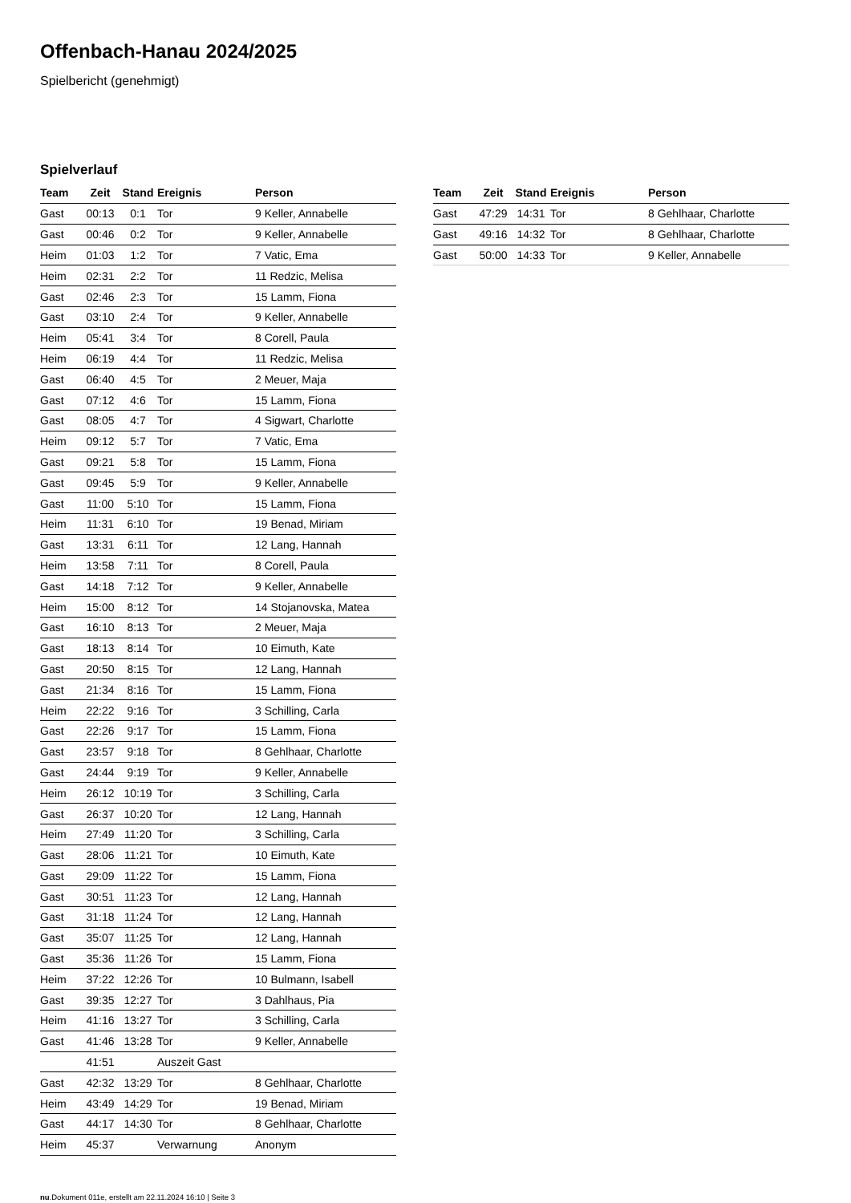Offenbach-Hanau 2024/2025
Spielbericht (genehmigt)
Spielverlauf
| Team | Zeit | Stand | Ereignis | Person |
| --- | --- | --- | --- | --- |
| Gast | 00:13 | 0:1 | Tor | 9 Keller, Annabelle |
| Gast | 00:46 | 0:2 | Tor | 9 Keller, Annabelle |
| Heim | 01:03 | 1:2 | Tor | 7 Vatic, Ema |
| Heim | 02:31 | 2:2 | Tor | 11 Redzic, Melisa |
| Gast | 02:46 | 2:3 | Tor | 15 Lamm, Fiona |
| Gast | 03:10 | 2:4 | Tor | 9 Keller, Annabelle |
| Heim | 05:41 | 3:4 | Tor | 8 Corell, Paula |
| Heim | 06:19 | 4:4 | Tor | 11 Redzic, Melisa |
| Gast | 06:40 | 4:5 | Tor | 2 Meuer, Maja |
| Gast | 07:12 | 4:6 | Tor | 15 Lamm, Fiona |
| Gast | 08:05 | 4:7 | Tor | 4 Sigwart, Charlotte |
| Heim | 09:12 | 5:7 | Tor | 7 Vatic, Ema |
| Gast | 09:21 | 5:8 | Tor | 15 Lamm, Fiona |
| Gast | 09:45 | 5:9 | Tor | 9 Keller, Annabelle |
| Gast | 11:00 | 5:10 | Tor | 15 Lamm, Fiona |
| Heim | 11:31 | 6:10 | Tor | 19 Benad, Miriam |
| Gast | 13:31 | 6:11 | Tor | 12 Lang, Hannah |
| Heim | 13:58 | 7:11 | Tor | 8 Corell, Paula |
| Gast | 14:18 | 7:12 | Tor | 9 Keller, Annabelle |
| Heim | 15:00 | 8:12 | Tor | 14 Stojanovska, Matea |
| Gast | 16:10 | 8:13 | Tor | 2 Meuer, Maja |
| Gast | 18:13 | 8:14 | Tor | 10 Eimuth, Kate |
| Gast | 20:50 | 8:15 | Tor | 12 Lang, Hannah |
| Gast | 21:34 | 8:16 | Tor | 15 Lamm, Fiona |
| Heim | 22:22 | 9:16 | Tor | 3 Schilling, Carla |
| Gast | 22:26 | 9:17 | Tor | 15 Lamm, Fiona |
| Gast | 23:57 | 9:18 | Tor | 8 Gehlhaar, Charlotte |
| Gast | 24:44 | 9:19 | Tor | 9 Keller, Annabelle |
| Heim | 26:12 | 10:19 | Tor | 3 Schilling, Carla |
| Gast | 26:37 | 10:20 | Tor | 12 Lang, Hannah |
| Heim | 27:49 | 11:20 | Tor | 3 Schilling, Carla |
| Gast | 28:06 | 11:21 | Tor | 10 Eimuth, Kate |
| Gast | 29:09 | 11:22 | Tor | 15 Lamm, Fiona |
| Gast | 30:51 | 11:23 | Tor | 12 Lang, Hannah |
| Gast | 31:18 | 11:24 | Tor | 12 Lang, Hannah |
| Gast | 35:07 | 11:25 | Tor | 12 Lang, Hannah |
| Gast | 35:36 | 11:26 | Tor | 15 Lamm, Fiona |
| Heim | 37:22 | 12:26 | Tor | 10 Bulmann, Isabell |
| Gast | 39:35 | 12:27 | Tor | 3 Dahlhaus, Pia |
| Heim | 41:16 | 13:27 | Tor | 3 Schilling, Carla |
| Gast | 41:46 | 13:28 | Tor | 9 Keller, Annabelle |
| | 41:51 | | Auszeit Gast | |
| Gast | 42:32 | 13:29 | Tor | 8 Gehlhaar, Charlotte |
| Heim | 43:49 | 14:29 | Tor | 19 Benad, Miriam |
| Gast | 44:17 | 14:30 | Tor | 8 Gehlhaar, Charlotte |
| Heim | 45:37 | | Verwarnung | Anonym |
| Team | Zeit | Stand | Ereignis | Person |
| --- | --- | --- | --- | --- |
| Gast | 47:29 | 14:31 | Tor | 8 Gehlhaar, Charlotte |
| Gast | 49:16 | 14:32 | Tor | 8 Gehlhaar, Charlotte |
| Gast | 50:00 | 14:33 | Tor | 9 Keller, Annabelle |
nu.Dokument 011e, erstellt am 22.11.2024 16:10 | Seite 3